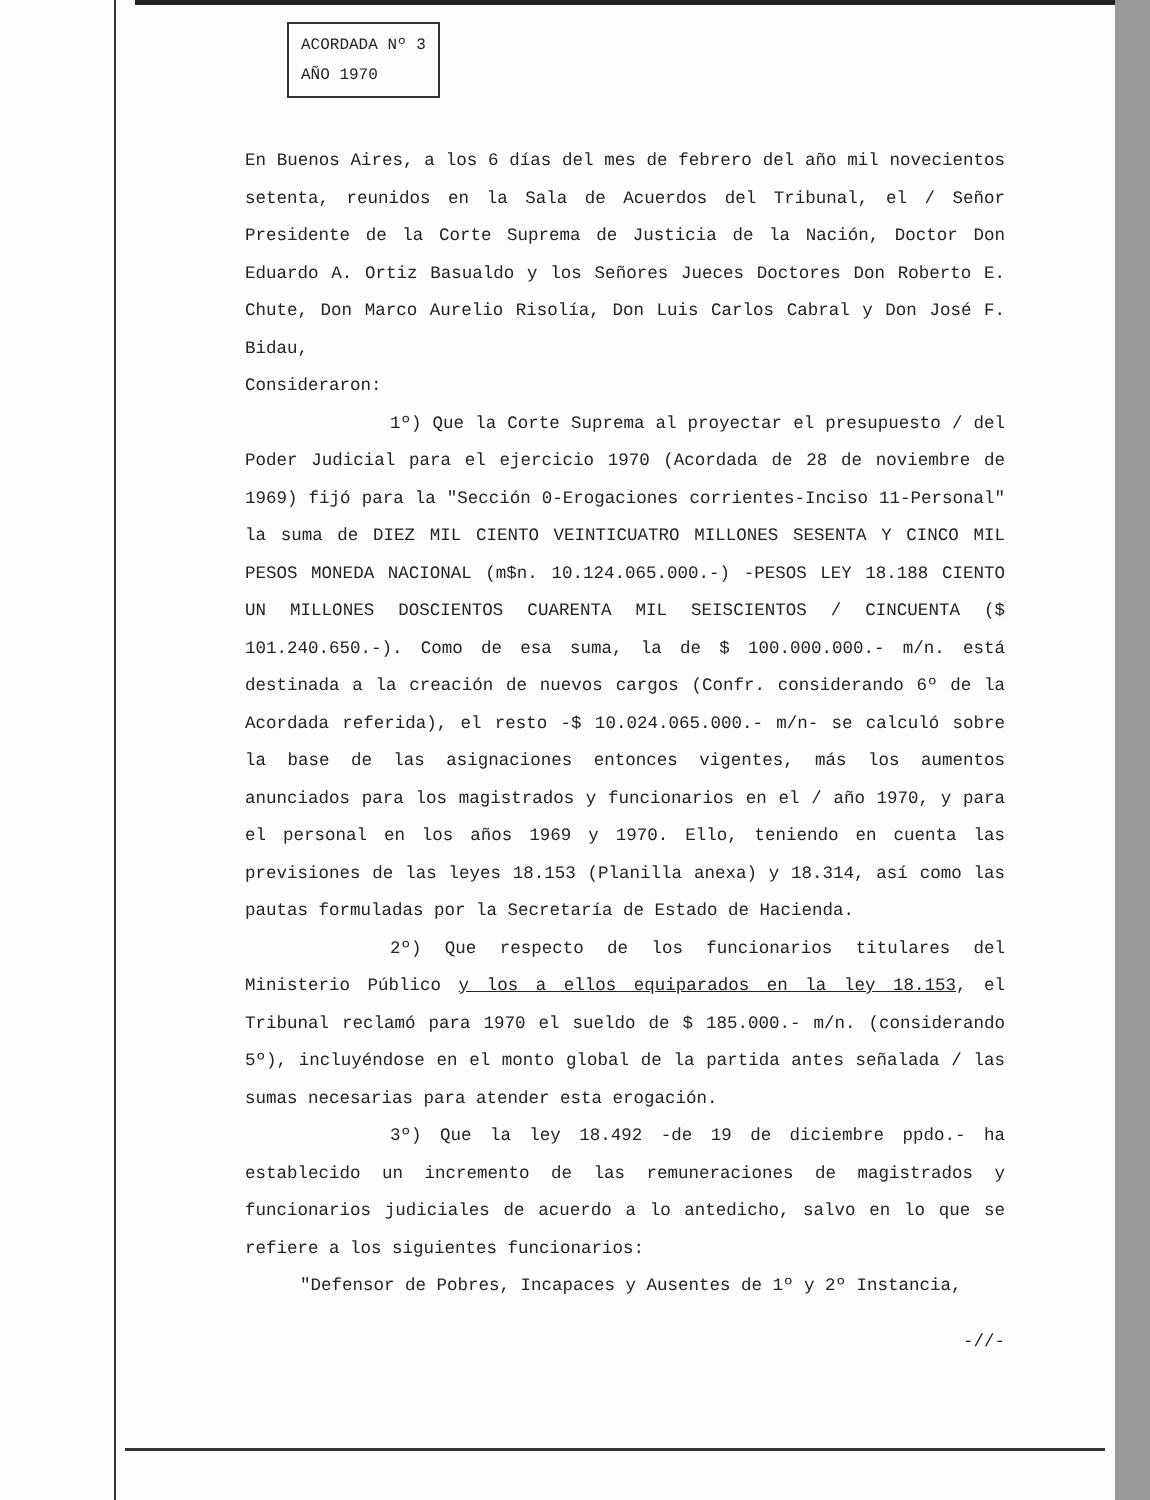ACORDADA Nº 3
AÑO 1970
En Buenos Aires, a los 6 días del mes de febrero del año mil novecientos setenta, reunidos en la Sala de Acuerdos del Tribunal, el / Señor Presidente de la Corte Suprema de Justicia de la Nación, Doctor Don Eduardo A. Ortiz Basualdo y los Señores Jueces Doctores Don Roberto E. Chute, Don Marco Aurelio Risolía, Don Luis Carlos Cabral y Don José F. Bidau,
Consideraron:
1º) Que la Corte Suprema al proyectar el presupuesto / del Poder Judicial para el ejercicio 1970 (Acordada de 28 de noviembre de 1969) fijó para la "Sección 0-Erogaciones corrientes-Inciso 11-Personal" la suma de DIEZ MIL CIENTO VEINTICUATRO MILLONES SESENTA Y CINCO MIL PESOS MONEDA NACIONAL (m$n. 10.124.065.000.-) -PESOS LEY 18.188 CIENTO UN MILLONES DOSCIENTOS CUARENTA MIL SEISCIENTOS / CINCUENTA ($ 101.240.650.-). Como de esa suma, la de $ 100.000.000.- m/n. está destinada a la creación de nuevos cargos (Confr. considerando 6º de la Acordada referida), el resto -$ 10.024.065.000.- m/n- se calculó sobre la base de las asignaciones entonces vigentes, más los aumentos anunciados para los magistrados y funcionarios en el / año 1970, y para el personal en los años 1969 y 1970. Ello, teniendo en cuenta las previsiones de las leyes 18.153 (Planilla anexa) y 18.314, así como las pautas formuladas por la Secretaría de Estado de Hacienda.
2º) Que respecto de los funcionarios titulares del Ministerio Público y los a ellos equiparados en la ley 18.153, el Tribunal reclamó para 1970 el sueldo de $ 185.000.- m/n. (considerando 5º), incluyéndose en el monto global de la partida antes señalada / las sumas necesarias para atender esta erogación.
3º) Que la ley 18.492 -de 19 de diciembre ppdo.- ha establecido un incremento de las remuneraciones de magistrados y funcionarios judiciales de acuerdo a lo antedicho, salvo en lo que se refiere a los siguientes funcionarios:
"Defensor de Pobres, Incapaces y Ausentes de 1º y 2º Instancia,
-//-